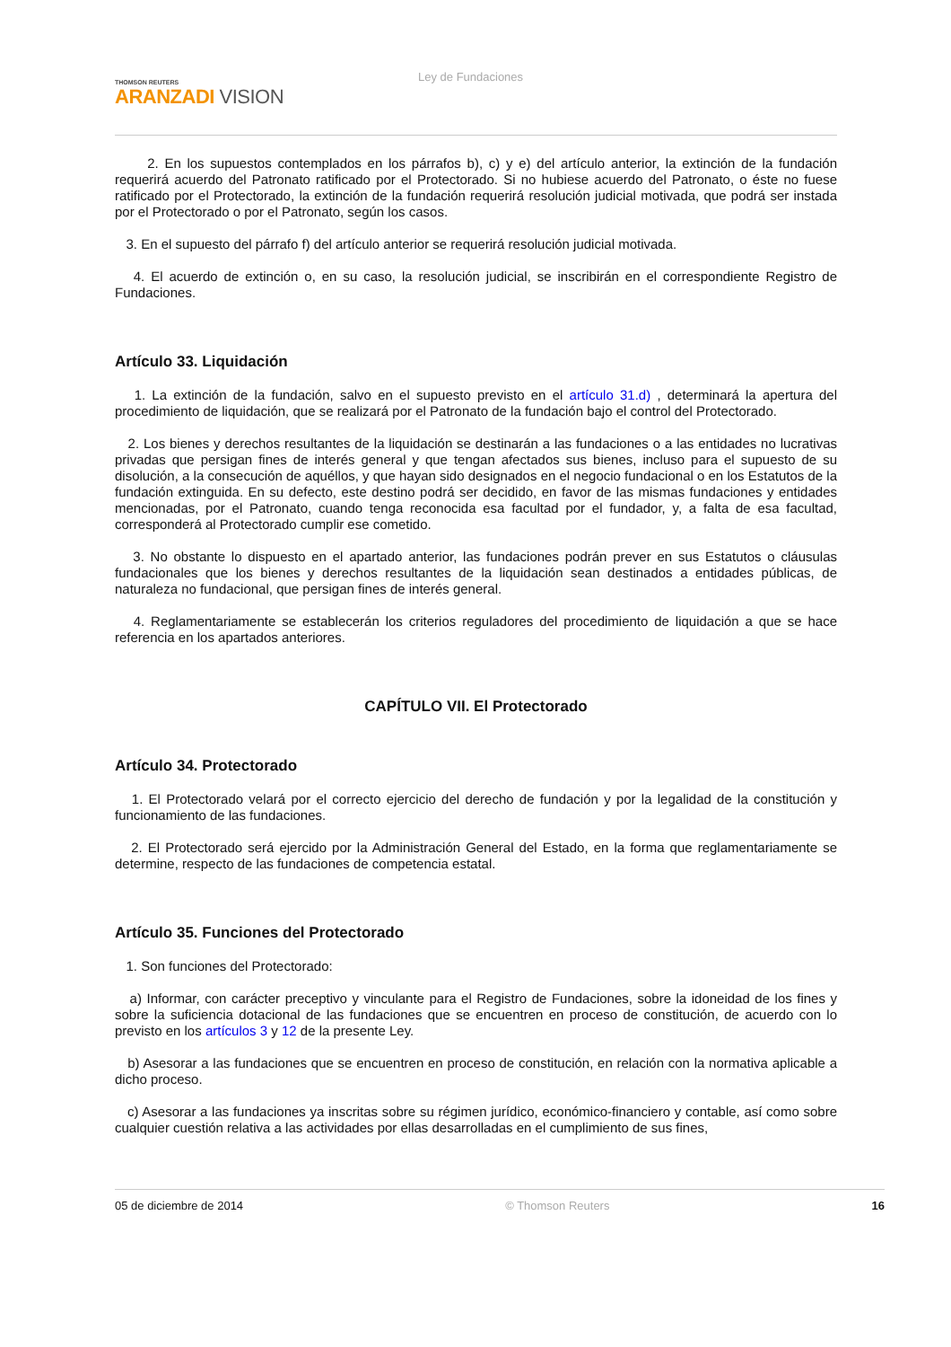THOMSON REUTERS
ARANZADI VISION
Ley de Fundaciones
2. En los supuestos contemplados en los párrafos b), c) y e) del artículo anterior, la extinción de la fundación requerirá acuerdo del Patronato ratificado por el Protectorado. Si no hubiese acuerdo del Patronato, o éste no fuese ratificado por el Protectorado, la extinción de la fundación requerirá resolución judicial motivada, que podrá ser instada por el Protectorado o por el Patronato, según los casos.
3. En el supuesto del párrafo f) del artículo anterior se requerirá resolución judicial motivada.
4. El acuerdo de extinción o, en su caso, la resolución judicial, se inscribirán en el correspondiente Registro de Fundaciones.
Artículo 33. Liquidación
1. La extinción de la fundación, salvo en el supuesto previsto en el artículo 31.d) , determinará la apertura del procedimiento de liquidación, que se realizará por el Patronato de la fundación bajo el control del Protectorado.
2. Los bienes y derechos resultantes de la liquidación se destinarán a las fundaciones o a las entidades no lucrativas privadas que persigan fines de interés general y que tengan afectados sus bienes, incluso para el supuesto de su disolución, a la consecución de aquéllos, y que hayan sido designados en el negocio fundacional o en los Estatutos de la fundación extinguida. En su defecto, este destino podrá ser decidido, en favor de las mismas fundaciones y entidades mencionadas, por el Patronato, cuando tenga reconocida esa facultad por el fundador, y, a falta de esa facultad, corresponderá al Protectorado cumplir ese cometido.
3. No obstante lo dispuesto en el apartado anterior, las fundaciones podrán prever en sus Estatutos o cláusulas fundacionales que los bienes y derechos resultantes de la liquidación sean destinados a entidades públicas, de naturaleza no fundacional, que persigan fines de interés general.
4. Reglamentariamente se establecerán los criterios reguladores del procedimiento de liquidación a que se hace referencia en los apartados anteriores.
CAPÍTULO VII. El Protectorado
Artículo 34. Protectorado
1. El Protectorado velará por el correcto ejercicio del derecho de fundación y por la legalidad de la constitución y funcionamiento de las fundaciones.
2. El Protectorado será ejercido por la Administración General del Estado, en la forma que reglamentariamente se determine, respecto de las fundaciones de competencia estatal.
Artículo 35. Funciones del Protectorado
1. Son funciones del Protectorado:
a) Informar, con carácter preceptivo y vinculante para el Registro de Fundaciones, sobre la idoneidad de los fines y sobre la suficiencia dotacional de las fundaciones que se encuentren en proceso de constitución, de acuerdo con lo previsto en los artículos 3 y 12 de la presente Ley.
b) Asesorar a las fundaciones que se encuentren en proceso de constitución, en relación con la normativa aplicable a dicho proceso.
c) Asesorar a las fundaciones ya inscritas sobre su régimen jurídico, económico-financiero y contable, así como sobre cualquier cuestión relativa a las actividades por ellas desarrolladas en el cumplimiento de sus fines,
05 de diciembre de 2014 © Thomson Reuters 16